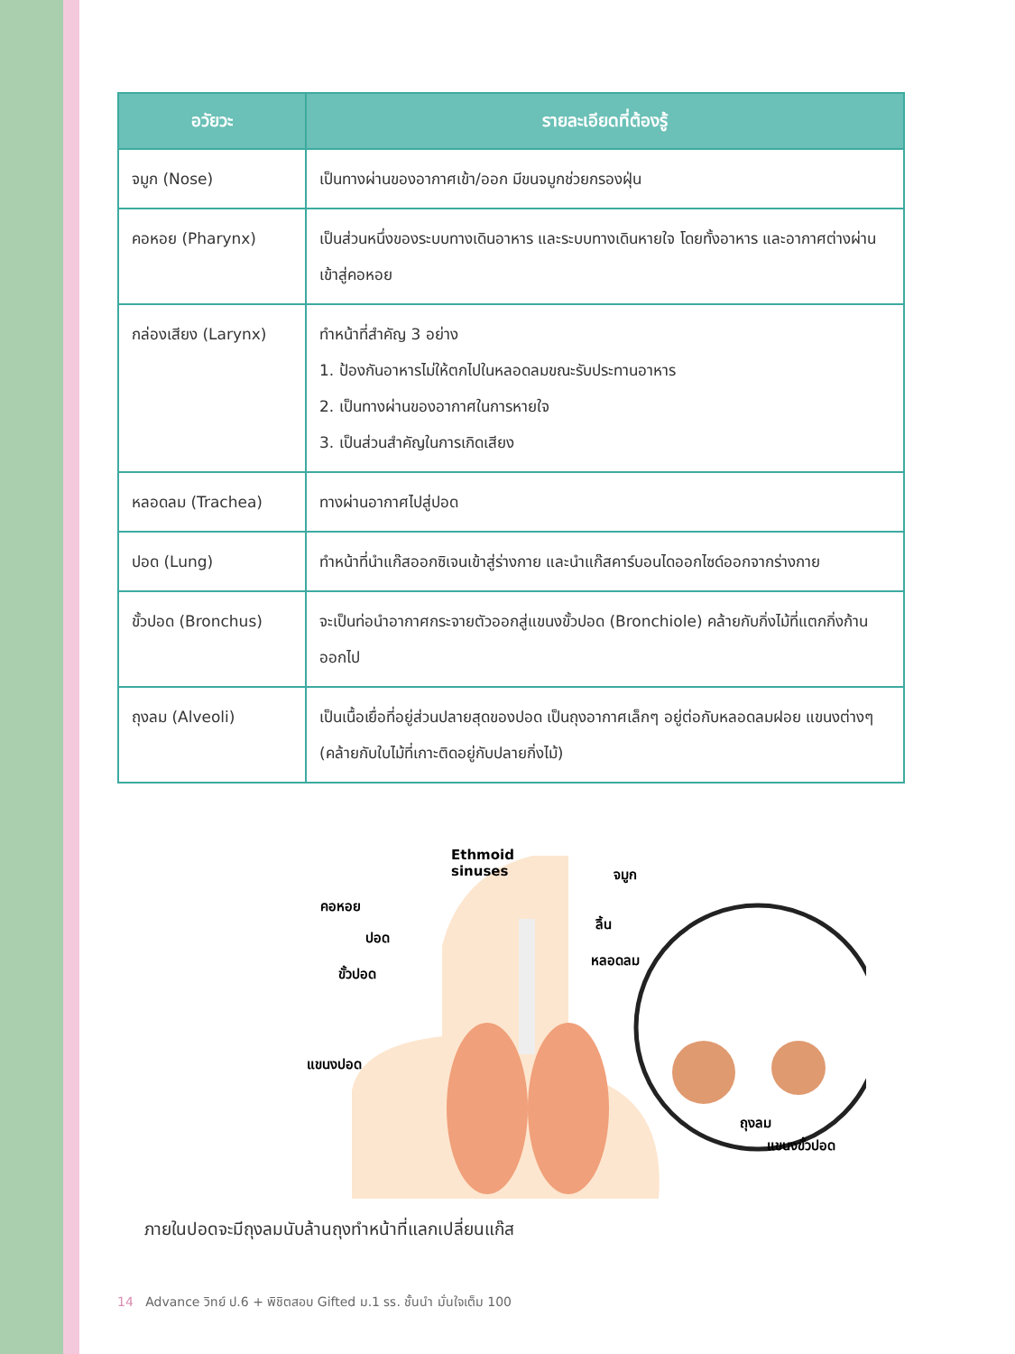| อวัยวะ | รายละเอียดที่ต้องรู้ |
| --- | --- |
| จมูก (Nose) | เป็นทางผ่านของอากาศเข้า/ออก มีขนจมูกช่วยกรองฝุ่น |
| คอหอย (Pharynx) | เป็นส่วนหนึ่งของระบบทางเดินอาหาร และระบบทางเดินหายใจ โดยทั้งอาหาร และอากาศต่างผ่านเข้าสู่คอหอย |
| กล่องเสียง (Larynx) | ทำหน้าที่สำคัญ 3 อย่าง 1. ป้องกันอาหารไม่ให้ตกไปในหลอดลมขณะรับประทานอาหาร 2. เป็นทางผ่านของอากาศในการหายใจ 3. เป็นส่วนสำคัญในการเกิดเสียง |
| หลอดลม (Trachea) | ทางผ่านอากาศไปสู่ปอด |
| ปอด (Lung) | ทำหน้าที่นำแก๊สออกซิเจนเข้าสู่ร่างกาย และนำแก๊สคาร์บอนไดออกไซด์ออกจากร่างกาย |
| ขั้วปอด (Bronchus) | จะเป็นท่อนำอากาศกระจายตัวออกสู่แขนงขั้วปอด (Bronchiole) คล้ายกับกิ่งไม้ที่แตกกิ่งก้านออกไป |
| ถุงลม (Alveoli) | เป็นเนื้อเยื่อที่อยู่ส่วนปลายสุดของปอด เป็นถุงอากาศเล็กๆ อยู่ต่อกับหลอดลมฝอย แขนงต่างๆ (คล้ายกับใบไม้ที่เกาะติดอยู่กับปลายกิ่งไม้) |
Ethmoid
sinuses จมูก
คอหอย
ลิ้น
ปอด
หลอดลม
ขั้วปอด
แขนงปอด
ถุงลม
แขนงขั้วปอด
ภายในปอดจะมีถุงลมนับล้านถุงทำหน้าที่แลกเปลี่ยนแก๊ส
14 Advance วิทย์ ป.6 + พิชิตสอบ Gifted ม.1 รร. ชั้นนำ มั่นใจเต็ม 100